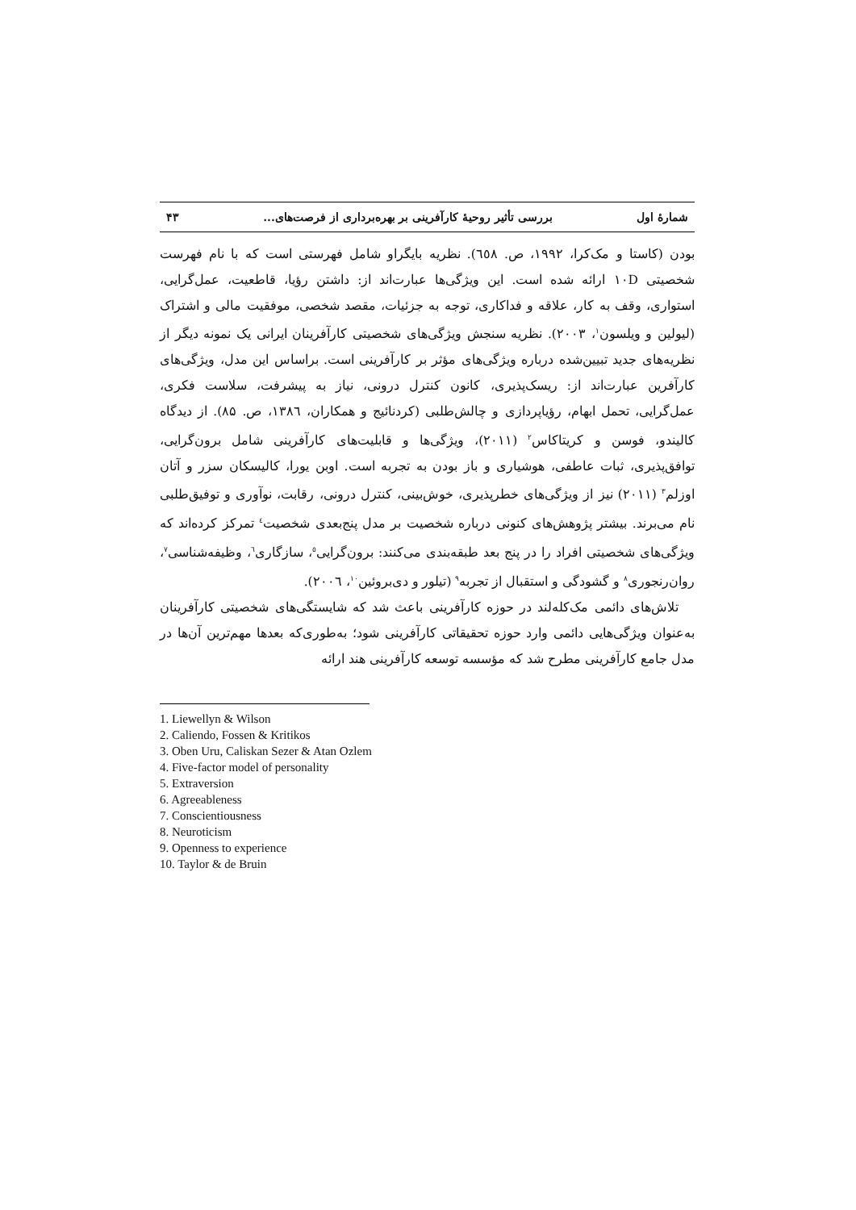شمارهٔ اول بررسی تأثیر روحیهٔ کارآفرینی بر بهره‌برداری از فرصت‌های... ۴۳
بودن (کاستا و مک‌کرا، ۱۹۹۲، ص. ٦٥٨). نظریه بایگراو شامل فهرستی است که با نام فهرست شخصیتی ۱۰D ارائه شده است. این ویژگی‌ها عبارت‌اند از: داشتن رؤیا، قاطعیت، عمل‌گرایی، استواری، وقف به کار، علاقه و فداکاری، توجه به جزئیات، مقصد شخصی، موفقیت مالی و اشتراک (لیولین و ویلسون<sup>۱</sup>، ۲۰۰۳). نظریه سنجش ویژگی‌های شخصیتی کارآفرینان ایرانی یک نمونه دیگر از نظریه‌های جدید تبیین‌شده درباره ویژگی‌های مؤثر بر کارآفرینی است. براساس این مدل، ویژگی‌های کارآفرین عبارت‌اند از: ریسک‌پذیری، کانون کنترل درونی، نیاز به پیشرفت، سلاست فکری، عمل‌گرایی، تحمل ابهام، رؤیاپردازی و چالش‌طلبی (کردنائیج و همکاران، ۱۳۸٦، ص. ۸۵). از دیدگاه کالیندو، فوسن و کریتاکاس<sup>۲</sup> (۲۰۱۱)، ویژگی‌ها و قابلیت‌های کارآفرینی شامل برون‌گرایی، توافق‌پذیری، ثبات عاطفی، هوشیاری و باز بودن به تجربه است. اوبن یورا، کالیسکان سزر و آتان اوزلم<sup>۳</sup> (۲۰۱۱) نیز از ویژگی‌های خطرپذیری، خوش‌بینی، کنترل درونی، رقابت، نوآوری و توفیق‌طلبی نام می‌برند. بیشتر پژوهش‌های کنونی درباره شخصیت بر مدل پنج‌بعدی شخصیت<sup>٤</sup> تمرکز کرده‌اند که ویژگی‌های شخصیتی افراد را در پنج بعد طبقه‌بندی می‌کنند: برون‌گرایی<sup>٥</sup>، سازگاری<sup>٦</sup>، وظیفه‌شناسی<sup>۷</sup>، روان‌رنجوری<sup>۸</sup> و گشودگی و استقبال از تجربه<sup>۹</sup> (تیلور و دی‌بروئین<sup>۱۰</sup>، ۲۰۰٦).
تلاش‌های دائمی مک‌کله‌لند در حوزه کارآفرینی باعث شد که شایستگی‌های شخصیتی کارآفرینان به‌عنوان ویژگی‌هایی دائمی وارد حوزه تحقیقاتی کارآفرینی شود؛ به‌طوری‌که بعدها مهم‌ترین آن‌ها در مدل جامع کارآفرینی مطرح شد که مؤسسه توسعه کارآفرینی هند ارائه
1. Liewellyn & Wilson
2. Caliendo, Fossen & Kritikos
3. Oben Uru, Caliskan Sezer & Atan Ozlem
4. Five-factor model of personality
5. Extraversion
6. Agreeableness
7. Conscientiousness
8. Neuroticism
9. Openness to experience
10. Taylor & de Bruin